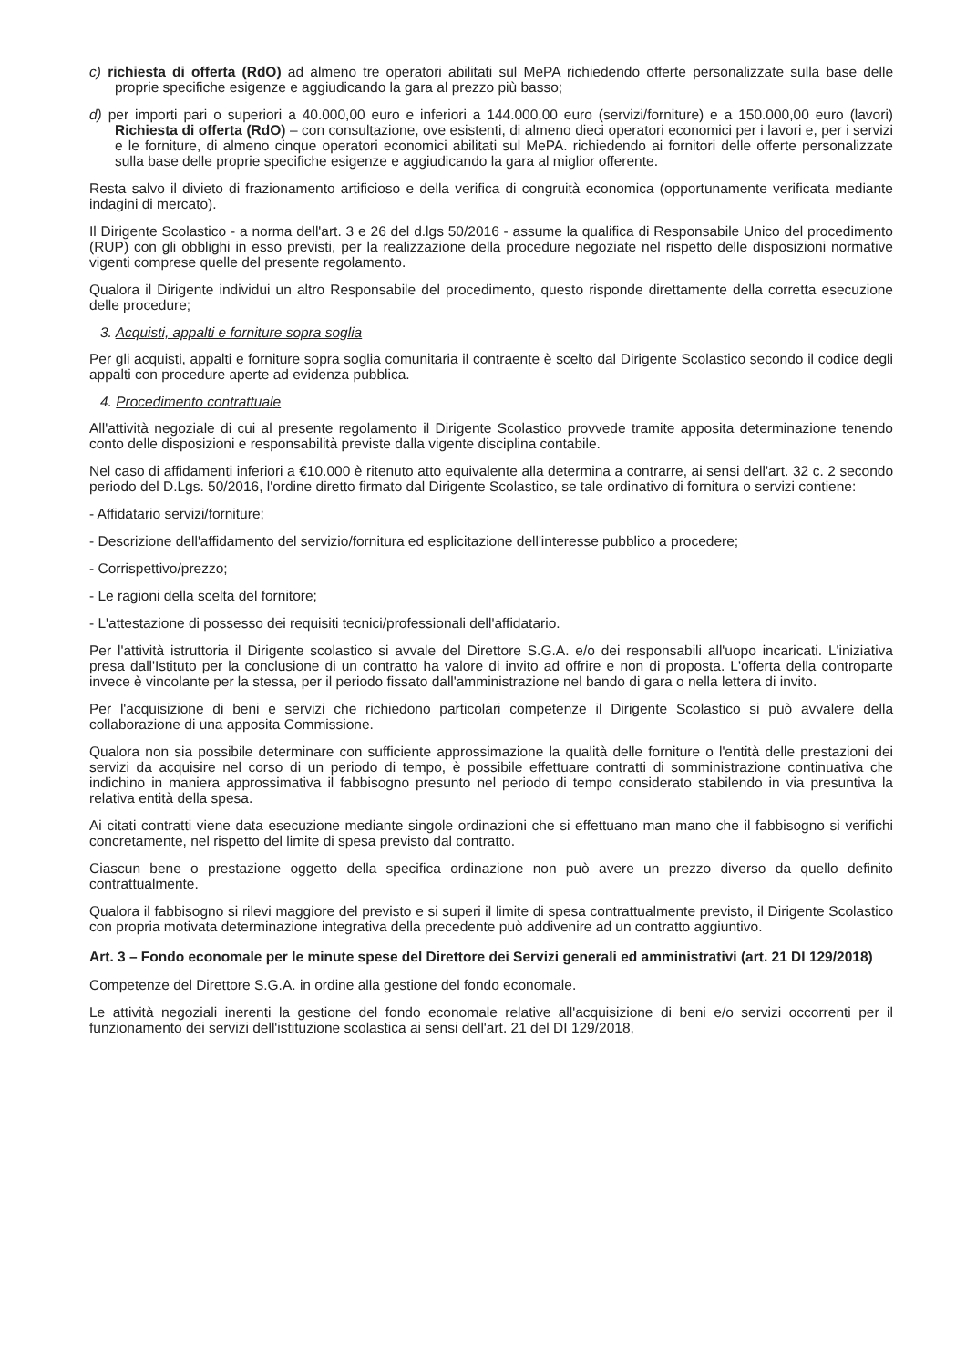c) richiesta di offerta (RdO) ad almeno tre operatori abilitati sul MePA richiedendo offerte personalizzate sulla base delle proprie specifiche esigenze e aggiudicando la gara al prezzo più basso;
d) per importi pari o superiori a 40.000,00 euro e inferiori a 144.000,00 euro (servizi/forniture) e a 150.000,00 euro (lavori) Richiesta di offerta (RdO) – con consultazione, ove esistenti, di almeno dieci operatori economici per i lavori e, per i servizi e le forniture, di almeno cinque operatori economici abilitati sul MePA. richiedendo ai fornitori delle offerte personalizzate sulla base delle proprie specifiche esigenze e aggiudicando la gara al miglior offerente.
Resta salvo il divieto di frazionamento artificioso e della verifica di congruità economica (opportunamente verificata mediante indagini di mercato).
Il Dirigente Scolastico - a norma dell'art. 3 e 26 del d.lgs 50/2016 - assume la qualifica di Responsabile Unico del procedimento (RUP) con gli obblighi in esso previsti, per la realizzazione della procedure negoziate nel rispetto delle disposizioni normative vigenti comprese quelle del presente regolamento.
Qualora il Dirigente individui un altro Responsabile del procedimento, questo risponde direttamente della corretta esecuzione delle procedure;
3. Acquisti, appalti e forniture sopra soglia
Per gli acquisti, appalti e forniture sopra soglia comunitaria il contraente è scelto dal Dirigente Scolastico secondo il codice degli appalti con procedure aperte ad evidenza pubblica.
4. Procedimento contrattuale
All'attività negoziale di cui al presente regolamento il Dirigente Scolastico provvede tramite apposita determinazione tenendo conto delle disposizioni e responsabilità previste dalla vigente disciplina contabile.
Nel caso di affidamenti inferiori a €10.000 è ritenuto atto equivalente alla determina a contrarre, ai sensi dell'art. 32 c. 2 secondo periodo del D.Lgs. 50/2016, l'ordine diretto firmato dal Dirigente Scolastico, se tale ordinativo di fornitura o servizi contiene:
- Affidatario servizi/forniture;
- Descrizione dell'affidamento del servizio/fornitura ed esplicitazione dell'interesse pubblico a procedere;
- Corrispettivo/prezzo;
- Le ragioni della scelta del fornitore;
- L'attestazione di possesso dei requisiti tecnici/professionali dell'affidatario.
Per l'attività istruttoria il Dirigente scolastico si avvale del Direttore S.G.A. e/o dei responsabili all'uopo incaricati. L'iniziativa presa dall'Istituto per la conclusione di un contratto ha valore di invito ad offrire e non di proposta. L'offerta della controparte invece è vincolante per la stessa, per il periodo fissato dall'amministrazione nel bando di gara o nella lettera di invito.
Per l'acquisizione di beni e servizi che richiedono particolari competenze il Dirigente Scolastico si può avvalere della collaborazione di una apposita Commissione.
Qualora non sia possibile determinare con sufficiente approssimazione la qualità delle forniture o l'entità delle prestazioni dei servizi da acquisire nel corso di un periodo di tempo, è possibile effettuare contratti di somministrazione continuativa che indichino in maniera approssimativa il fabbisogno presunto nel periodo di tempo considerato stabilendo in via presuntiva la relativa entità della spesa.
Ai citati contratti viene data esecuzione mediante singole ordinazioni che si effettuano man mano che il fabbisogno si verifichi concretamente, nel rispetto del limite di spesa previsto dal contratto.
Ciascun bene o prestazione oggetto della specifica ordinazione non può avere un prezzo diverso da quello definito contrattualmente.
Qualora il fabbisogno si rilevi maggiore del previsto e si superi il limite di spesa contrattualmente previsto, il Dirigente Scolastico con propria motivata determinazione integrativa della precedente può addivenire ad un contratto aggiuntivo.
Art. 3 – Fondo economale per le minute spese del Direttore dei Servizi generali ed amministrativi (art. 21 DI 129/2018)
Competenze del Direttore S.G.A. in ordine alla gestione del fondo economale.
Le attività negoziali inerenti la gestione del fondo economale relative all'acquisizione di beni e/o servizi occorrenti per il funzionamento dei servizi dell'istituzione scolastica ai sensi dell'art. 21 del DI 129/2018,